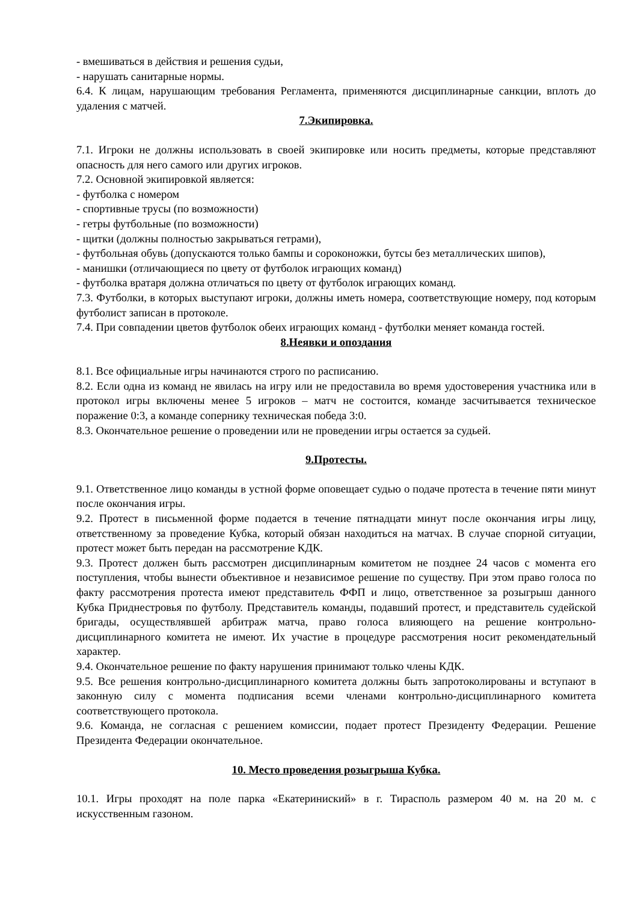- вмешиваться в действия и решения судьи,
- нарушать санитарные нормы.
6.4. К лицам, нарушающим требования Регламента, применяются дисциплинарные санкции, вплоть до удаления с матчей.
7.Экипировка.
7.1. Игроки не должны использовать в своей экипировке или носить предметы, которые представляют опасность для него самого или других игроков.
7.2. Основной экипировкой является:
- футболка с номером
- спортивные трусы (по возможности)
- гетры футбольные (по возможности)
- щитки (должны полностью закрываться гетрами),
- футбольная обувь (допускаются только бампы и сороконожки, бутсы без металлических шипов),
- манишки (отличающиеся по цвету от футболок играющих команд)
- футболка вратаря должна отличаться по цвету от футболок играющих команд.
7.3. Футболки, в которых выступают игроки, должны иметь номера, соответствующие номеру, под которым футболист записан в протоколе.
7.4. При совпадении цветов футболок обеих играющих команд - футболки меняет команда гостей.
8.Неявки и опоздания
8.1. Все официальные игры начинаются строго по расписанию.
8.2. Если одна из команд не явилась на игру или не предоставила во время удостоверения участника или в протокол игры включены менее 5 игроков – матч не состоится, команде засчитывается техническое поражение 0:3, а команде сопернику техническая победа 3:0.
8.3. Окончательное решение о проведении или не проведении игры остается за судьей.
9.Протесты.
9.1. Ответственное лицо команды в устной форме оповещает судью о подаче протеста в течение пяти минут после окончания игры.
9.2. Протест в письменной форме подается в течение пятнадцати минут после окончания игры лицу, ответственному за проведение Кубка, который обязан находиться на матчах. В случае спорной ситуации, протест может быть передан на рассмотрение КДК.
9.3. Протест должен быть рассмотрен дисциплинарным комитетом не позднее 24 часов с момента его поступления, чтобы вынести объективное и независимое решение по существу. При этом право голоса по факту рассмотрения протеста имеют представитель ФФП и лицо, ответственное за розыгрыш данного Кубка Приднестровья по футболу. Представитель команды, подавший протест, и представитель судейской бригады, осуществлявшей арбитраж матча, право голоса влияющего на решение контрольно-дисциплинарного комитета не имеют. Их участие в процедуре рассмотрения носит рекомендательный характер.
9.4. Окончательное решение по факту нарушения принимают только члены КДК.
9.5. Все решения контрольно-дисциплинарного комитета должны быть запротоколированы и вступают в законную силу с момента подписания всеми членами контрольно-дисциплинарного комитета соответствующего протокола.
9.6. Команда, не согласная с решением комиссии, подает протест Президенту Федерации. Решение Президента Федерации окончательное.
10. Место проведения розыгрыша Кубка.
10.1. Игры проходят на поле парка «Екатериниский» в г. Тирасполь размером 40 м. на 20 м. с искусственным газоном.